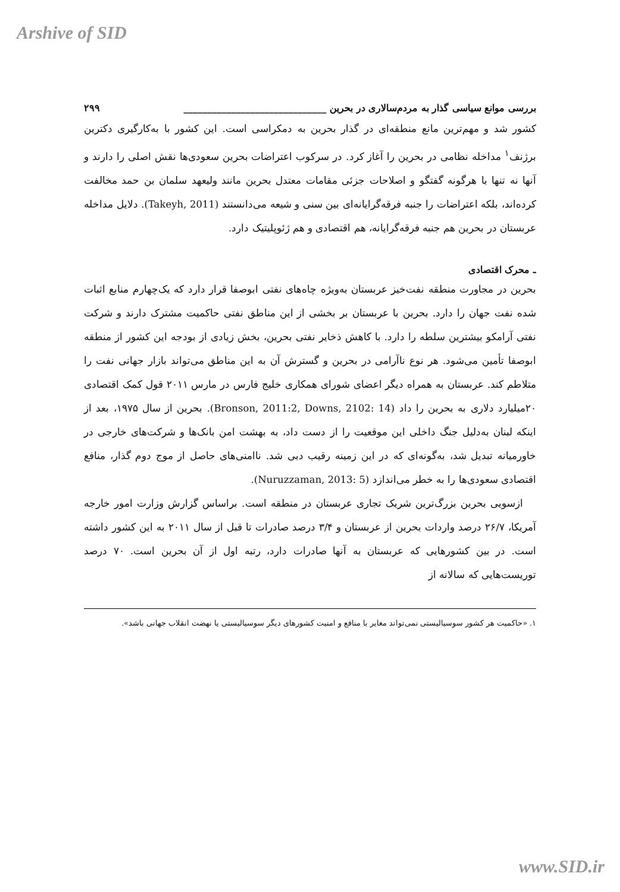Arshive of SID
بررسی موانع سیاسی گذار به مردم‌سالاری در بحرین ______________________________ ۲۹۹
کشور شد و مهم‌ترین مانع منطقه‌ای در گذار بحرین به دمکراسی است. این کشور با به‌کارگیری دکترین برژنف<sup>۱</sup> مداخله نظامی در بحرین را آغاز کرد. در سرکوب اعتراضات بحرین سعودی‌ها نقش اصلی را دارند و آنها نه تنها با هرگونه گفتگو و اصلاحات جزئی مقامات معتدل بحرین مانند ولیعهد سلمان بن حمد مخالفت کرده‌اند، بلکه اعتراضات را جنبه فرقه‌گرایانه‌ای بین سنی و شیعه می‌دانستند (Takeyh, 2011). دلایل مداخله عربستان در بحرین هم جنبه فرقه‌گرایانه، هم اقتصادی و هم ژئوپلیتیک دارد.
ـ محرک اقتصادی
بحرین در مجاورت منطقه نفت‌خیز عربستان به‌ویژه چاه‌های نفتی ابوصفا قرار دارد که یک‌چهارم منابع اثبات شده نفت جهان را دارد. بحرین با عربستان بر بخشی از این مناطق نفتی حاکمیت مشترک دارند و شرکت نفتی آرامکو بیشترین سلطه را دارد. با کاهش ذخایر نفتی بحرین، بخش زیادی از بودجه این کشور از منطقه ابوصفا تأمین می‌شود. هر نوع ناآرامی در بحرین و گسترش آن به این مناطق می‌تواند بازار جهانی نفت را متلاطم کند. عربستان به همراه دیگر اعضای شورای همکاری خلیج فارس در مارس ۲۰۱۱ قول کمک اقتصادی ۲۰میلیارد دلاری به بحرین را داد (Bronson, 2011:2, Downs, 2102: 14). بحرین از سال ۱۹۷۵، بعد از اینکه لبنان به‌دلیل جنگ داخلی این موقعیت را از دست داد، به بهشت امن بانک‌ها و شرکت‌های خارجی در خاورمیانه تبدیل شد، به‌گونه‌ای که در این زمینه رقیب دبی شد. ناامنی‌های حاصل از موج دوم گذار، منافع اقتصادی سعودی‌ها را به خطر می‌اندازد (Nuruzzaman, 2013: 5).
ازسویی بحرین بزرگ‌ترین شریک تجاری عربستان در منطقه است. براساس گزارش وزارت امور خارجه آمریکا، ۲۶/۷ درصد واردات بحرین از عربستان و ۳/۴ درصد صادرات تا قبل از سال ۲۰۱۱ به این کشور داشته است. در بین کشورهایی که عربستان به آنها صادرات دارد، رتبه اول از آن بحرین است. ۷۰ درصد توریست‌هایی که سالانه از
۱. «حاکمیت هر کشور سوسیالیستی نمی‌تواند مغایر با منافع و امنیت کشورهای دیگر سوسیالیستی یا نهضت انقلاب جهانی باشد».
www.SID.ir